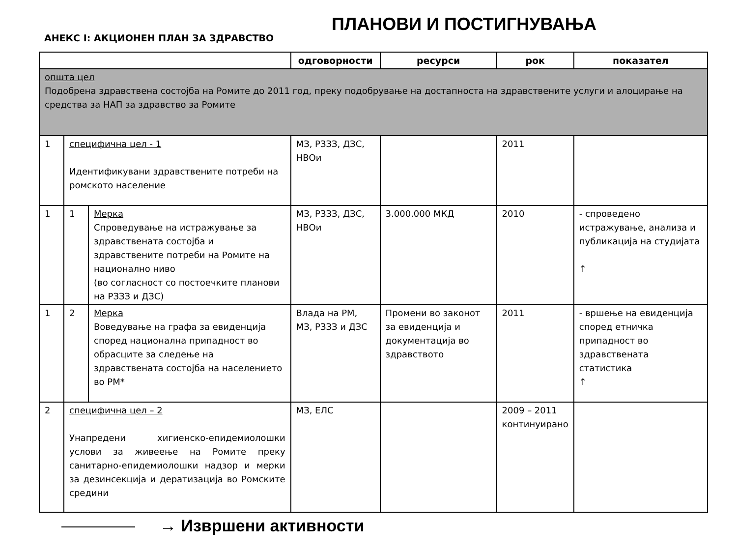ПЛАНОВИ И ПОСТИГНУВАЊА
АНЕКС I: АКЦИОНЕН ПЛАН ЗА ЗДРАВСТВО
| | | | одговорности | ресурси | рок | показател |
| --- | --- | --- | --- | --- | --- | --- |
| општа цел Подобрена здравствена состојба на Ромите до 2011 год, преку подобрување на достапноста на здравствените услуги и алоцирање на средства за НАП за здравство за Ромите | | | | | | |
| 1 | специфична цел - 1 Идентификувани здравствените потреби на ромското население | | МЗ, РЗЗЗ, ДЗС, НВОи | | 2011 | |
| 1 | 1 | Мерка Спроведување на истражување за здравствената состојба и здравствените потреби на Ромите на национално ниво (во согласност со постоечките планови на РЗЗЗ и ДЗС) | МЗ, РЗЗЗ, ДЗС, НВОи | 3.000.000 МКД | 2010 | - спроведено истражување, анализа и публикација на студијата ↑ |
| 1 | 2 | Мерка Воведување на графа за евиденција според национална припадност во обрасците за следење на здравствената состојба на населението во РМ* | Влада на РМ, МЗ, РЗЗЗ и ДЗС | Промени во законот за евиденција и документација во здравството | 2011 | - вршење на евиденција според етничка припадност во здравствената статистика ↑ |
| 2 | специфична цел – 2 Унапредени хигиенско-епидемиолошки услови за живеење на Ромите преку санитарно-епидемиолошки надзор и мерки за дезинсекција и дератизација во Ромските средини | | МЗ, ЕЛС | | 2009 – 2011 континуирано | |
→ Извршени активности